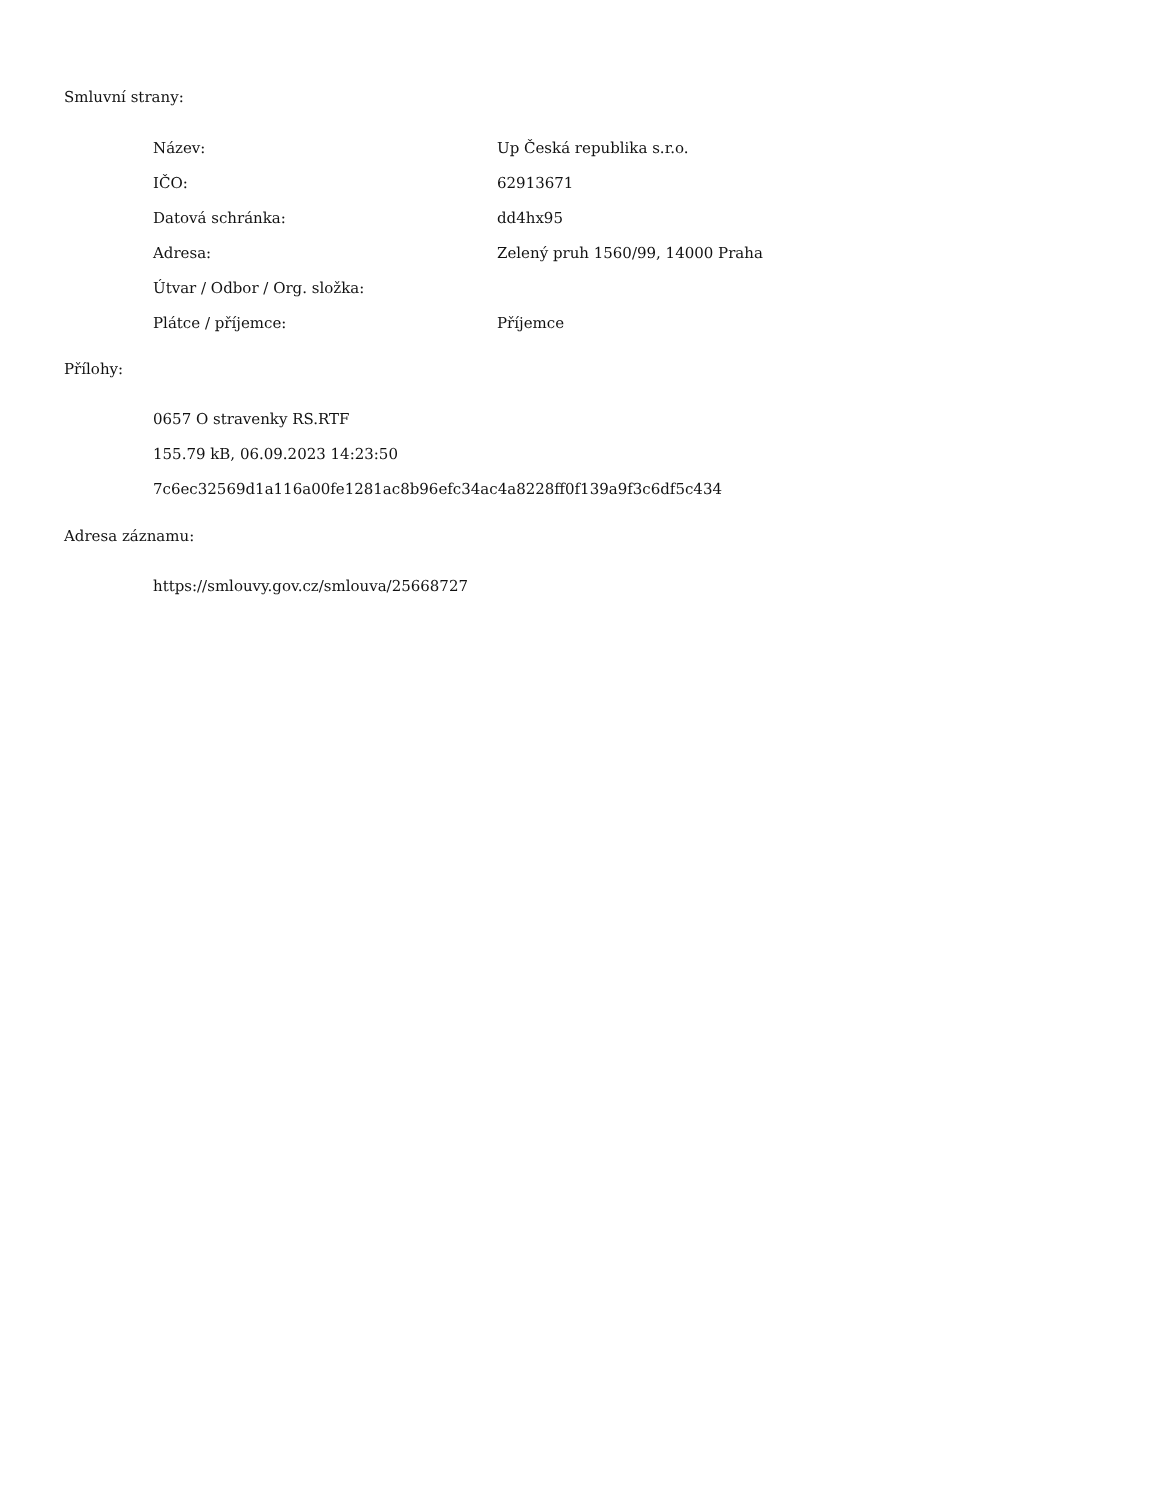Smluvní strany:
| Název: | Up Česká republika s.r.o. |
| IČO: | 62913671 |
| Datová schránka: | dd4hx95 |
| Adresa: | Zelený pruh 1560/99, 14000 Praha |
| Útvar / Odbor / Org. složka: | |
| Plátce / příjemce: | Příjemce |
Přílohy:
0657 O stravenky RS.RTF
155.79 kB, 06.09.2023 14:23:50
7c6ec32569d1a116a00fe1281ac8b96efc34ac4a8228ff0f139a9f3c6df5c434
Adresa záznamu:
https://smlouvy.gov.cz/smlouva/25668727